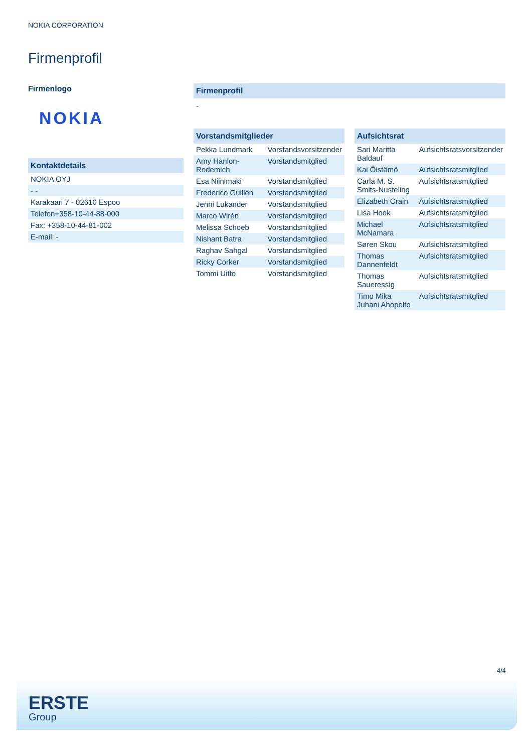NOKIA CORPORATION
Firmenprofil
Firmenlogo
NOKIA
Kontaktdetails
| NOKIA OYJ |
| - - |
| Karakaari 7 - 02610 Espoo |
| Telefon+358-10-44-88-000 |
| Fax: +358-10-44-81-002 |
| E-mail: - |
Firmenprofil
-
Vorstandsmitglieder
| Pekka Lundmark | Vorstandsvorsitzender |
| Amy Hanlon-Rodemich | Vorstandsmitglied |
| Esa Niinimäki | Vorstandsmitglied |
| Frederico Guillén | Vorstandsmitglied |
| Jenni Lukander | Vorstandsmitglied |
| Marco Wirén | Vorstandsmitglied |
| Melissa Schoeb | Vorstandsmitglied |
| Nishant Batra | Vorstandsmitglied |
| Raghav Sahgal | Vorstandsmitglied |
| Ricky Corker | Vorstandsmitglied |
| Tommi Uitto | Vorstandsmitglied |
Aufsichtsrat
| Sari Maritta Baldauf | Aufsichtsratsvorsitzender |
| Kai Öistämö | Aufsichtsratsmitglied |
| Carla M. S. Smits-Nusteling | Aufsichtsratsmitglied |
| Elizabeth Crain | Aufsichtsratsmitglied |
| Lisa Hook | Aufsichtsratsmitglied |
| Michael McNamara | Aufsichtsratsmitglied |
| Søren Skou | Aufsichtsratsmitglied |
| Thomas Dannenfeldt | Aufsichtsratsmitglied |
| Thomas Saueressig | Aufsichtsratsmitglied |
| Timo Mika Juhani Ahopelto | Aufsichtsratsmitglied |
4/4
ERSTE
Group